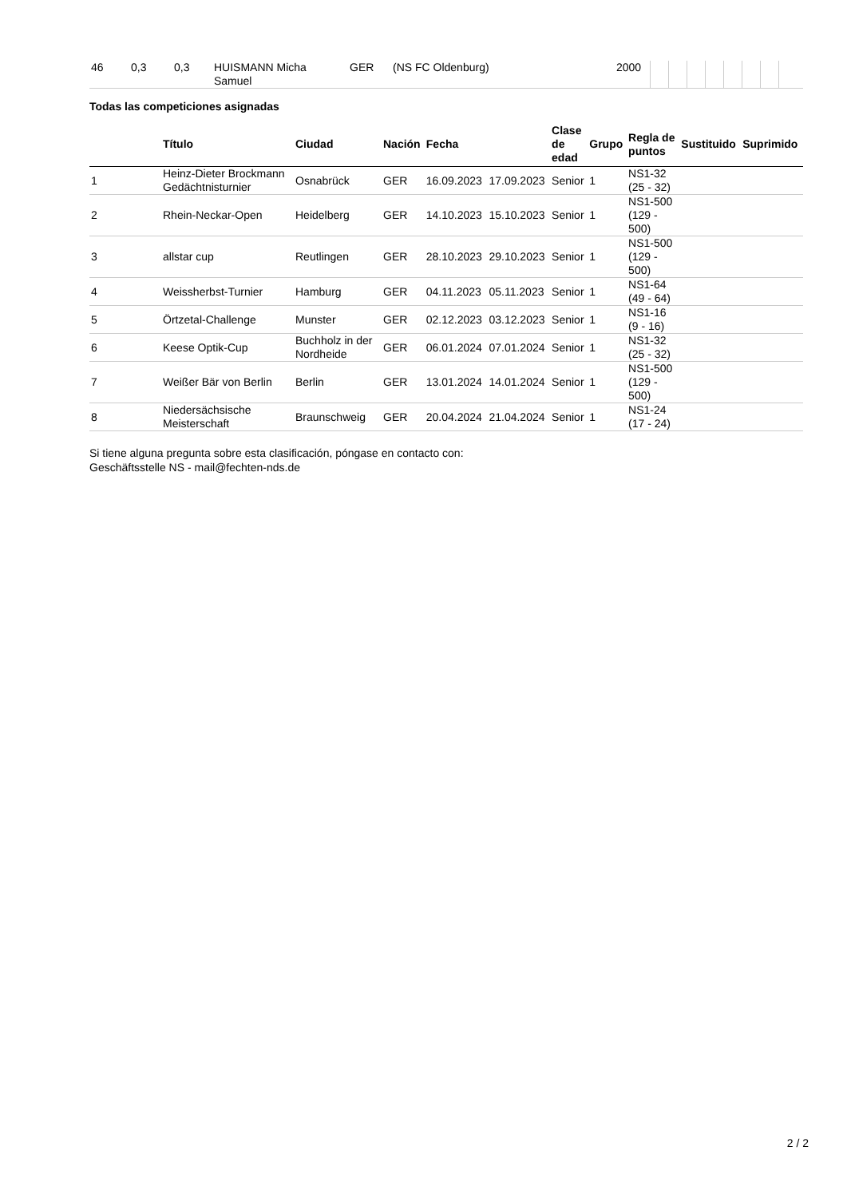| 46 | 0,3 | 0,3 | HUISMANN Micha Samuel | GER | (NS FC Oldenburg) | 2000 | | | | | | | | |
Todas las competiciones asignadas
| | Título | Ciudad | Nación | Fecha | | Clase de edad | Grupo | Regla de puntos | Sustituido | Suprimido |
| --- | --- | --- | --- | --- | --- | --- | --- | --- | --- | --- |
| 1 | Heinz-Dieter Brockmann Gedächtnisturnier | Osnabrück | GER | 16.09.2023 | 17.09.2023 | Senior | 1 | NS1-32 (25 - 32) | | |
| 2 | Rhein-Neckar-Open | Heidelberg | GER | 14.10.2023 | 15.10.2023 | Senior | 1 | NS1-500 (129 - 500) | | |
| 3 | allstar cup | Reutlingen | GER | 28.10.2023 | 29.10.2023 | Senior | 1 | NS1-500 (129 - 500) | | |
| 4 | Weissherbst-Turnier | Hamburg | GER | 04.11.2023 | 05.11.2023 | Senior | 1 | NS1-64 (49 - 64) | | |
| 5 | Örtzetal-Challenge | Munster | GER | 02.12.2023 | 03.12.2023 | Senior | 1 | NS1-16 (9 - 16) | | |
| 6 | Keese Optik-Cup | Buchholz in der Nordheide | GER | 06.01.2024 | 07.01.2024 | Senior | 1 | NS1-32 (25 - 32) | | |
| 7 | Weißer Bär von Berlin | Berlin | GER | 13.01.2024 | 14.01.2024 | Senior | 1 | NS1-500 (129 - 500) | | |
| 8 | Niedersächsische Meisterschaft | Braunschweig | GER | 20.04.2024 | 21.04.2024 | Senior | 1 | NS1-24 (17 - 24) | | |
Si tiene alguna pregunta sobre esta clasificación, póngase en contacto con:
Geschäftsstelle NS - mail@fechten-nds.de
2 / 2